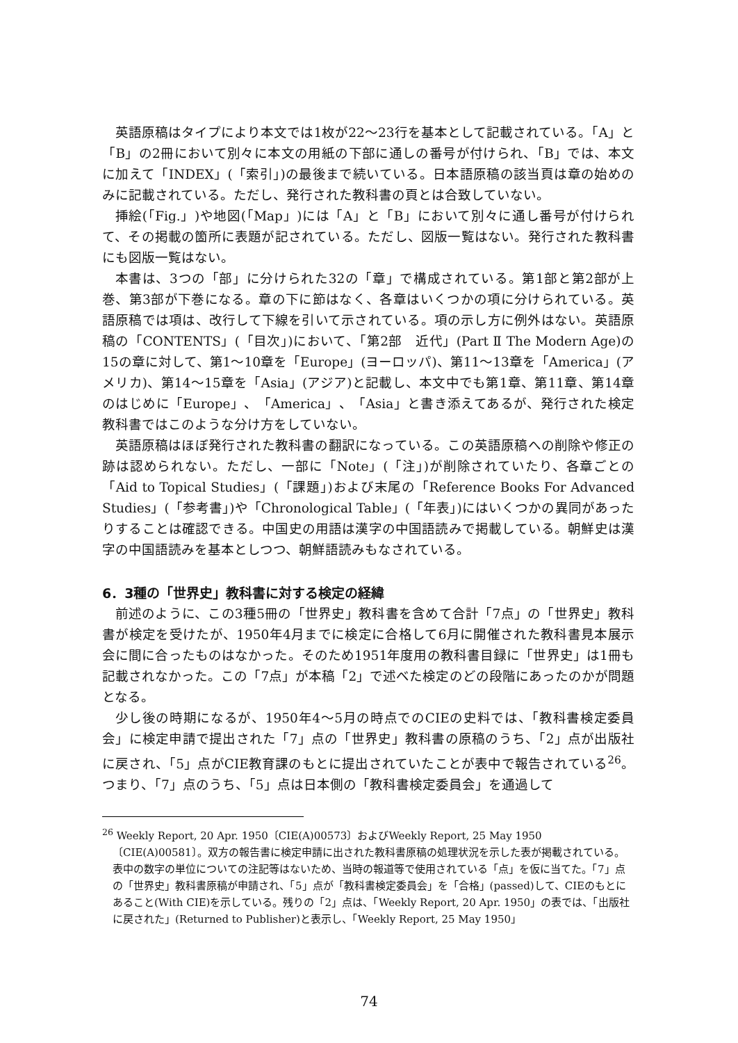英語原稿はタイプにより本文では1枚が22〜23行を基本として記載されている。「A」と「B」の2冊において別々に本文の用紙の下部に通しの番号が付けられ、「B」では、本文に加えて「INDEX」(「索引」)の最後まで続いている。日本語原稿の該当頁は章の始めのみに記載されている。ただし、発行された教科書の頁とは合致していない。
挿絵(「Fig.」)や地図(「Map」)には「A」と「B」において別々に通し番号が付けられて、その掲載の箇所に表題が記されている。ただし、図版一覧はない。発行された教科書にも図版一覧はない。
本書は、3つの「部」に分けられた32の「章」で構成されている。第1部と第2部が上巻、第3部が下巻になる。章の下に節はなく、各章はいくつかの項に分けられている。英語原稿では項は、改行して下線を引いて示されている。項の示し方に例外はない。英語原稿の「CONTENTS」(「目次」)において、「第2部　近代」(Part Ⅱ The Modern Age)の15の章に対して、第1〜10章を「Europe」(ヨーロッパ)、第11〜13章を「America」(アメリカ)、第14〜15章を「Asia」(アジア)と記載し、本文中でも第1章、第11章、第14章のはじめに「Europe」、「America」、「Asia」と書き添えてあるが、発行された検定教科書ではこのような分け方をしていない。
英語原稿はほぼ発行された教科書の翻訳になっている。この英語原稿への削除や修正の跡は認められない。ただし、一部に「Note」(「注」)が削除されていたり、各章ごとの「Aid to Topical Studies」(「課題」)および末尾の「Reference Books For Advanced Studies」(「参考書」)や「Chronological Table」(「年表」)にはいくつかの異同があったりすることは確認できる。中国史の用語は漢字の中国語読みで掲載している。朝鮮史は漢字の中国語読みを基本としつつ、朝鮮語読みもなされている。
6．3種の「世界史」教科書に対する検定の経緯
前述のように、この3種5冊の「世界史」教科書を含めて合計「7点」の「世界史」教科書が検定を受けたが、1950年4月までに検定に合格して6月に開催された教科書見本展示会に間に合ったものはなかった。そのため1951年度用の教科書目録に「世界史」は1冊も記載されなかった。この「7点」が本稿「2」で述べた検定のどの段階にあったのかが問題となる。
少し後の時期になるが、1950年4〜5月の時点でのCIEの史料では、「教科書検定委員会」に検定申請で提出された「7」点の「世界史」教科書の原稿のうち、「2」点が出版社に戻され、「5」点がCIE教育課のもとに提出されていたことが表中で報告されている<sup>26</sup>。つまり、「7」点のうち、「5」点は日本側の「教科書検定委員会」を通過して
<sup>26</sup> Weekly Report, 20 Apr. 1950〔CIE(A)00573〕およびWeekly Report, 25 May 1950〔CIE(A)00581〕。双方の報告書に検定申請に出された教科書原稿の処理状況を示した表が掲載されている。表中の数字の単位についての注記等はないため、当時の報道等で使用されている「点」を仮に当てた。「7」点の「世界史」教科書原稿が申請され、「5」点が「教科書検定委員会」を「合格」(passed)して、CIEのもとにあること(With CIE)を示している。残りの「2」点は、「Weekly Report, 20 Apr. 1950」の表では、「出版社に戻された」(Returned to Publisher)と表示し、「Weekly Report, 25 May 1950」
74